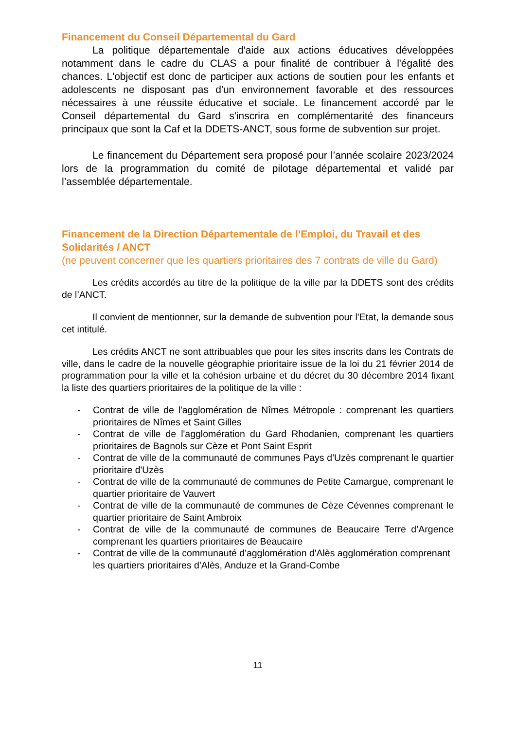Financement du Conseil Départemental du Gard
La politique départementale d'aide aux actions éducatives développées notamment dans le cadre du CLAS a pour finalité de contribuer à l'égalité des chances. L'objectif est donc de participer aux actions de soutien pour les enfants et adolescents ne disposant pas d'un environnement favorable et des ressources nécessaires à une réussite éducative et sociale. Le financement accordé par le Conseil départemental du Gard s'inscrira en complémentarité des financeurs principaux que sont la Caf et la DDETS-ANCT, sous forme de subvention sur projet.
Le financement du Département sera proposé pour l’année scolaire 2023/2024 lors de la programmation du comité de pilotage départemental et validé par l’assemblée départementale.
Financement de la Direction Départementale de l’Emploi, du Travail et des Solidarités / ANCT
(ne peuvent concerner que les quartiers prioritaires des 7 contrats de ville du Gard)
Les crédits accordés au titre de la politique de la ville par la DDETS sont des crédits de l’ANCT.
Il convient de mentionner, sur la demande de subvention pour l'Etat, la demande sous cet intitulé.
Les crédits ANCT ne sont attribuables que pour les sites inscrits dans les Contrats de ville, dans le cadre de la nouvelle géographie prioritaire issue de la loi du 21 février 2014 de programmation pour la ville et la cohésion urbaine et du décret du 30 décembre 2014 fixant la liste des quartiers prioritaires de la politique de la ville :
- Contrat de ville de l'agglomération de Nîmes Métropole : comprenant les quartiers prioritaires de Nîmes et Saint Gilles
- Contrat de ville de l'agglomération du Gard Rhodanien, comprenant les quartiers prioritaires de Bagnols sur Cèze et Pont Saint Esprit
- Contrat de ville de la communauté de communes Pays d'Uzès comprenant le quartier prioritaire d'Uzès
- Contrat de ville de la communauté de communes de Petite Camargue, comprenant le quartier prioritaire de Vauvert
- Contrat de ville de la communauté de communes de Cèze Cévennes comprenant le quartier prioritaire de Saint Ambroix
- Contrat de ville de la communauté de communes de Beaucaire Terre d’Argence comprenant les quartiers prioritaires de Beaucaire
- Contrat de ville de la communauté d'agglomération d'Alès agglomération comprenant les quartiers prioritaires d'Alès, Anduze et la Grand-Combe
11